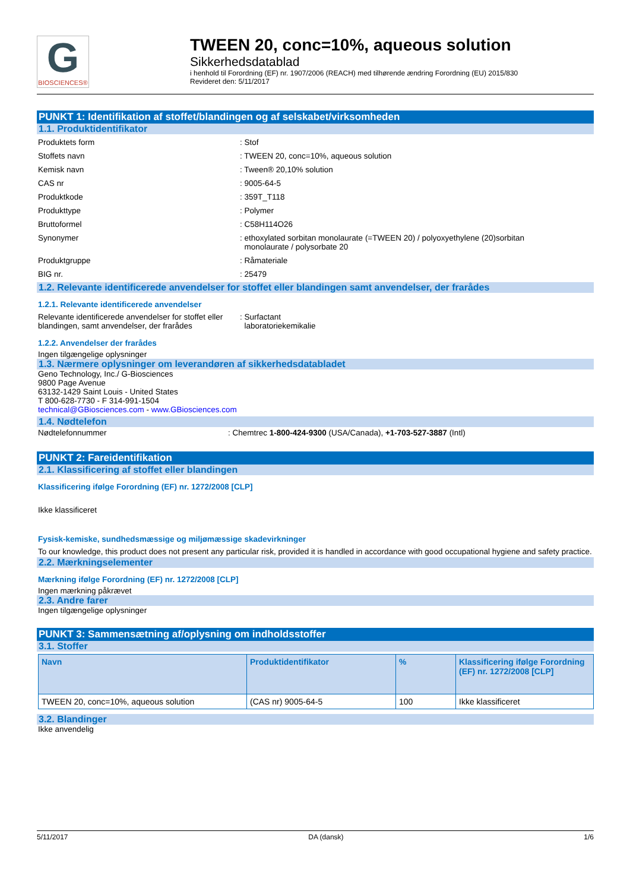G
BIOSCIENCES®
TWEEN 20, conc=10%, aqueous solution
Sikkerhedsdatablad
i henhold til Forordning (EF) nr. 1907/2006 (REACH) med tilhørende ændring Forordning (EU) 2015/830
Revideret den: 5/11/2017
PUNKT 1: Identifikation af stoffet/blandingen og af selskabet/virksomheden
1.1. Produktidentifikator
Produktets form : Stof
Stoffets navn : TWEEN 20, conc=10%, aqueous solution
Kemisk navn : Tween® 20,10% solution
CAS nr : 9005-64-5
Produktkode : 359T_T118
Produkttype : Polymer
Bruttoformel : C58H114O26
Synonymer : ethoxylated sorbitan monolaurate (=TWEEN 20) / polyoxyethylene (20)sorbitan
monolaurate / polysorbate 20
Produktgruppe : Råmateriale
BIG nr. : 25479
1.2. Relevante identificerede anvendelser for stoffet eller blandingen samt anvendelser, der frarådes
1.2.1. Relevante identificerede anvendelser
Relevante identificerede anvendelser for stoffet eller blandingen, samt anvendelser, der frarådes
: Surfactant
laboratoriekemikalie
1.2.2. Anvendelser der frarådes
Ingen tilgængelige oplysninger
1.3. Nærmere oplysninger om leverandøren af sikkerhedsdatabladet
Geno Technology, Inc./ G-Biosciences
9800 Page Avenue
63132-1429 Saint Louis - United States
T 800-628-7730 - F 314-991-1504
technical@GBiosciences.com - www.GBiosciences.com
1.4. Nødtelefon
Nødtelefonnummer : Chemtrec 1-800-424-9300 (USA/Canada), +1-703-527-3887 (Intl)
PUNKT 2: Fareidentifikation
2.1. Klassificering af stoffet eller blandingen
Klassificering ifølge Forordning (EF) nr. 1272/2008 [CLP]
Ikke klassificeret
Fysisk-kemiske, sundhedsmæssige og miljømæssige skadevirkninger
To our knowledge, this product does not present any particular risk, provided it is handled in accordance with good occupational hygiene and safety practice.
2.2. Mærkningselementer
Mærkning ifølge Forordning (EF) nr. 1272/2008 [CLP]
Ingen mærkning påkrævet
2.3. Andre farer
Ingen tilgængelige oplysninger
PUNKT 3: Sammensætning af/oplysning om indholdsstoffer
3.1. Stoffer
| Navn | Produktidentifikator | % | Klassificering ifølge Forordning (EF) nr. 1272/2008 [CLP] |
| --- | --- | --- | --- |
| TWEEN 20, conc=10%, aqueous solution | (CAS nr) 9005-64-5 | 100 | Ikke klassificeret |
3.2. Blandinger
Ikke anvendelig
5/11/2017 DA (dansk) 1/6